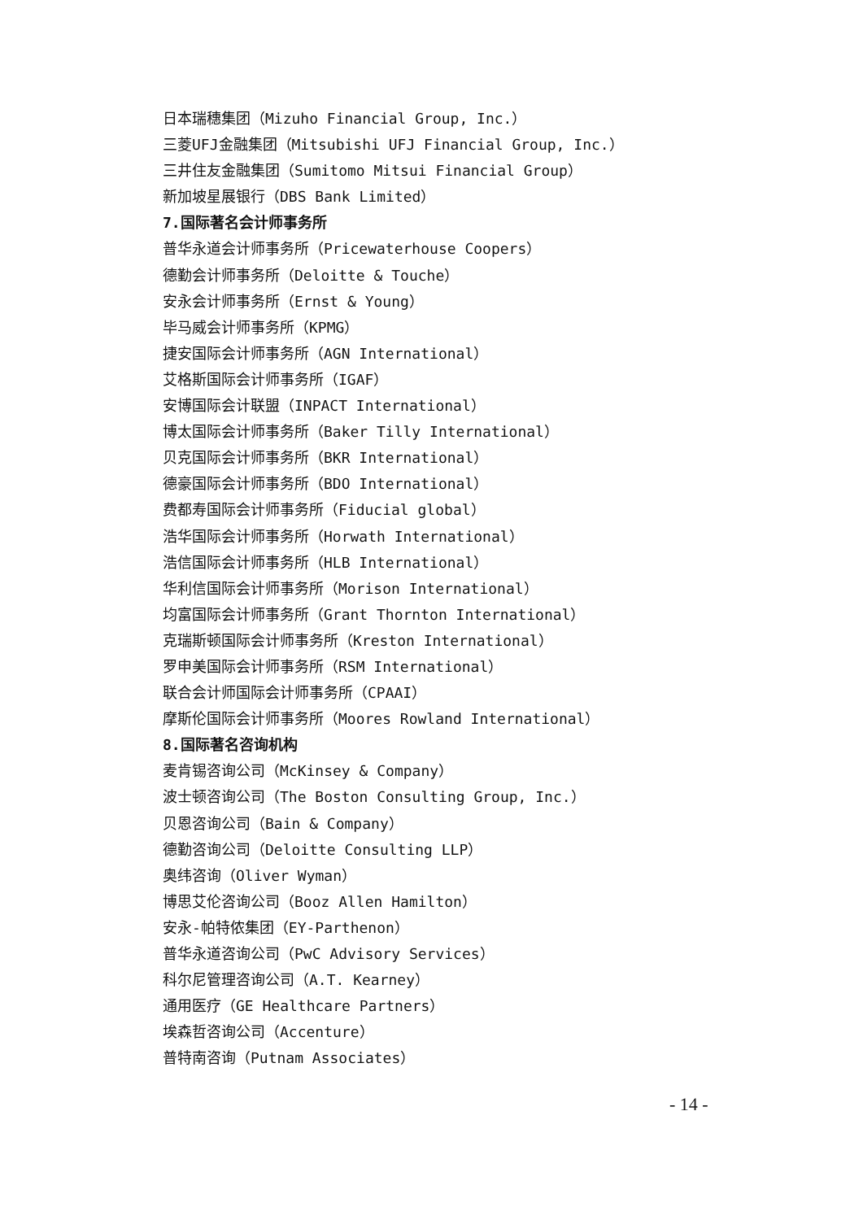日本瑞穗集团（Mizuho Financial Group, Inc.）
三菱UFJ金融集团（Mitsubishi UFJ Financial Group, Inc.）
三井住友金融集团（Sumitomo Mitsui Financial Group）
新加坡星展银行（DBS Bank Limited）
7.国际著名会计师事务所
普华永道会计师事务所（Pricewaterhouse Coopers）
德勤会计师事务所（Deloitte & Touche）
安永会计师事务所（Ernst & Young）
毕马威会计师事务所（KPMG）
捷安国际会计师事务所（AGN International）
艾格斯国际会计师事务所（IGAF）
安博国际会计联盟（INPACT International）
博太国际会计师事务所（Baker Tilly International）
贝克国际会计师事务所（BKR International）
德豪国际会计师事务所（BDO International）
费都寿国际会计师事务所（Fiducial global）
浩华国际会计师事务所（Horwath International）
浩信国际会计师事务所（HLB International）
华利信国际会计师事务所（Morison International）
均富国际会计师事务所（Grant Thornton International）
克瑞斯顿国际会计师事务所（Kreston International）
罗申美国际会计师事务所（RSM International）
联合会计师国际会计师事务所（CPAAI）
摩斯伦国际会计师事务所（Moores Rowland International）
8.国际著名咨询机构
麦肯锡咨询公司（McKinsey & Company）
波士顿咨询公司（The Boston Consulting Group, Inc.）
贝恩咨询公司（Bain & Company）
德勤咨询公司（Deloitte Consulting LLP）
奥纬咨询（Oliver Wyman）
博思艾伦咨询公司（Booz Allen Hamilton）
安永-帕特侬集团（EY-Parthenon）
普华永道咨询公司（PwC Advisory Services）
科尔尼管理咨询公司（A.T. Kearney）
通用医疗（GE Healthcare Partners）
埃森哲咨询公司（Accenture）
普特南咨询（Putnam Associates）
- 14 -